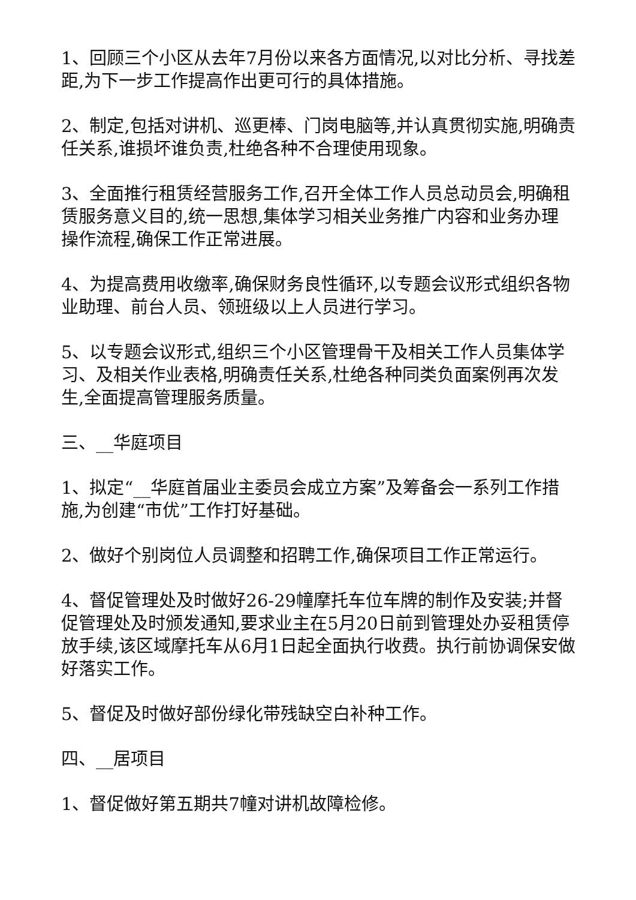1、回顾三个小区从去年7月份以来各方面情况,以对比分析、寻找差距,为下一步工作提高作出更可行的具体措施。
2、制定,包括对讲机、巡更棒、门岗电脑等,并认真贯彻实施,明确责任关系,谁损坏谁负责,杜绝各种不合理使用现象。
3、全面推行租赁经营服务工作,召开全体工作人员总动员会,明确租赁服务意义目的,统一思想,集体学习相关业务推广内容和业务办理操作流程,确保工作正常进展。
4、为提高费用收缴率,确保财务良性循环,以专题会议形式组织各物业助理、前台人员、领班级以上人员进行学习。
5、以专题会议形式,组织三个小区管理骨干及相关工作人员集体学习、及相关作业表格,明确责任关系,杜绝各种同类负面案例再次发生,全面提高管理服务质量。
三、__华庭项目
1、拟定“__华庭首届业主委员会成立方案”及筹备会一系列工作措施,为创建“市优”工作打好基础。
2、做好个别岗位人员调整和招聘工作,确保项目工作正常运行。
4、督促管理处及时做好26-29幢摩托车位车牌的制作及安装;并督促管理处及时颁发通知,要求业主在5月20日前到管理处办妥租赁停放手续,该区域摩托车从6月1日起全面执行收费。执行前协调保安做好落实工作。
5、督促及时做好部份绿化带残缺空白补种工作。
四、__居项目
1、督促做好第五期共7幢对讲机故障检修。